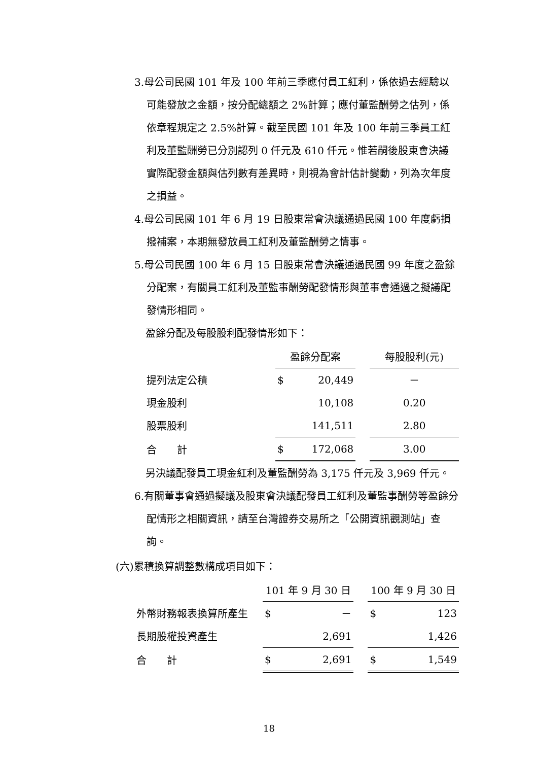3.母公司民國 101 年及 100 年前三季應付員工紅利，係依過去經驗以可能發放之金額，按分配總額之 2%計算；應付董監酬勞之估列，係依章程規定之 2.5%計算。截至民國 101 年及 100 年前三季員工紅利及董監酬勞已分別認列 0 仟元及 610 仟元。惟若嗣後股東會決議實際配發金額與估列數有差異時，則視為會計估計變動，列為次年度之損益。
4.母公司民國 101 年 6 月 19 日股東常會決議通過民國 100 年度虧損撥補案，本期無發放員工紅利及董監酬勞之情事。
5.母公司民國 100 年 6 月 15 日股東常會決議通過民國 99 年度之盈餘分配案，有關員工紅利及董監事酬勞配發情形與董事會通過之擬議配發情形相同。
盈餘分配及每股股利配發情形如下：
| | 盈餘分配案 | | | 每股股利(元) |
| 提列法定公積 | $ | 20,449 | | － |
| 現金股利 | | 10,108 | | 0.20 |
| 股票股利 | | 141,511 | | 2.80 |
| 合 計 | $ | 172,068 | | 3.00 |
另決議配發員工現金紅利及董監酬勞為 3,175 仟元及 3,969 仟元。
6.有關董事會通過擬議及股東會決議配發員工紅利及董監事酬勞等盈餘分配情形之相關資訊，請至台灣證券交易所之「公開資訊觀測站」查詢。
(六)累積換算調整數構成項目如下：
| | 101 年 9 月 30 日 | | | 100 年 9 月 30 日 | |
| 外幣財務報表換算所產生 | $ | － | | $ | 123 |
| 長期股權投資產生 | | 2,691 | | | 1,426 |
| 合 計 | $ | 2,691 | | $ | 1,549 |
18